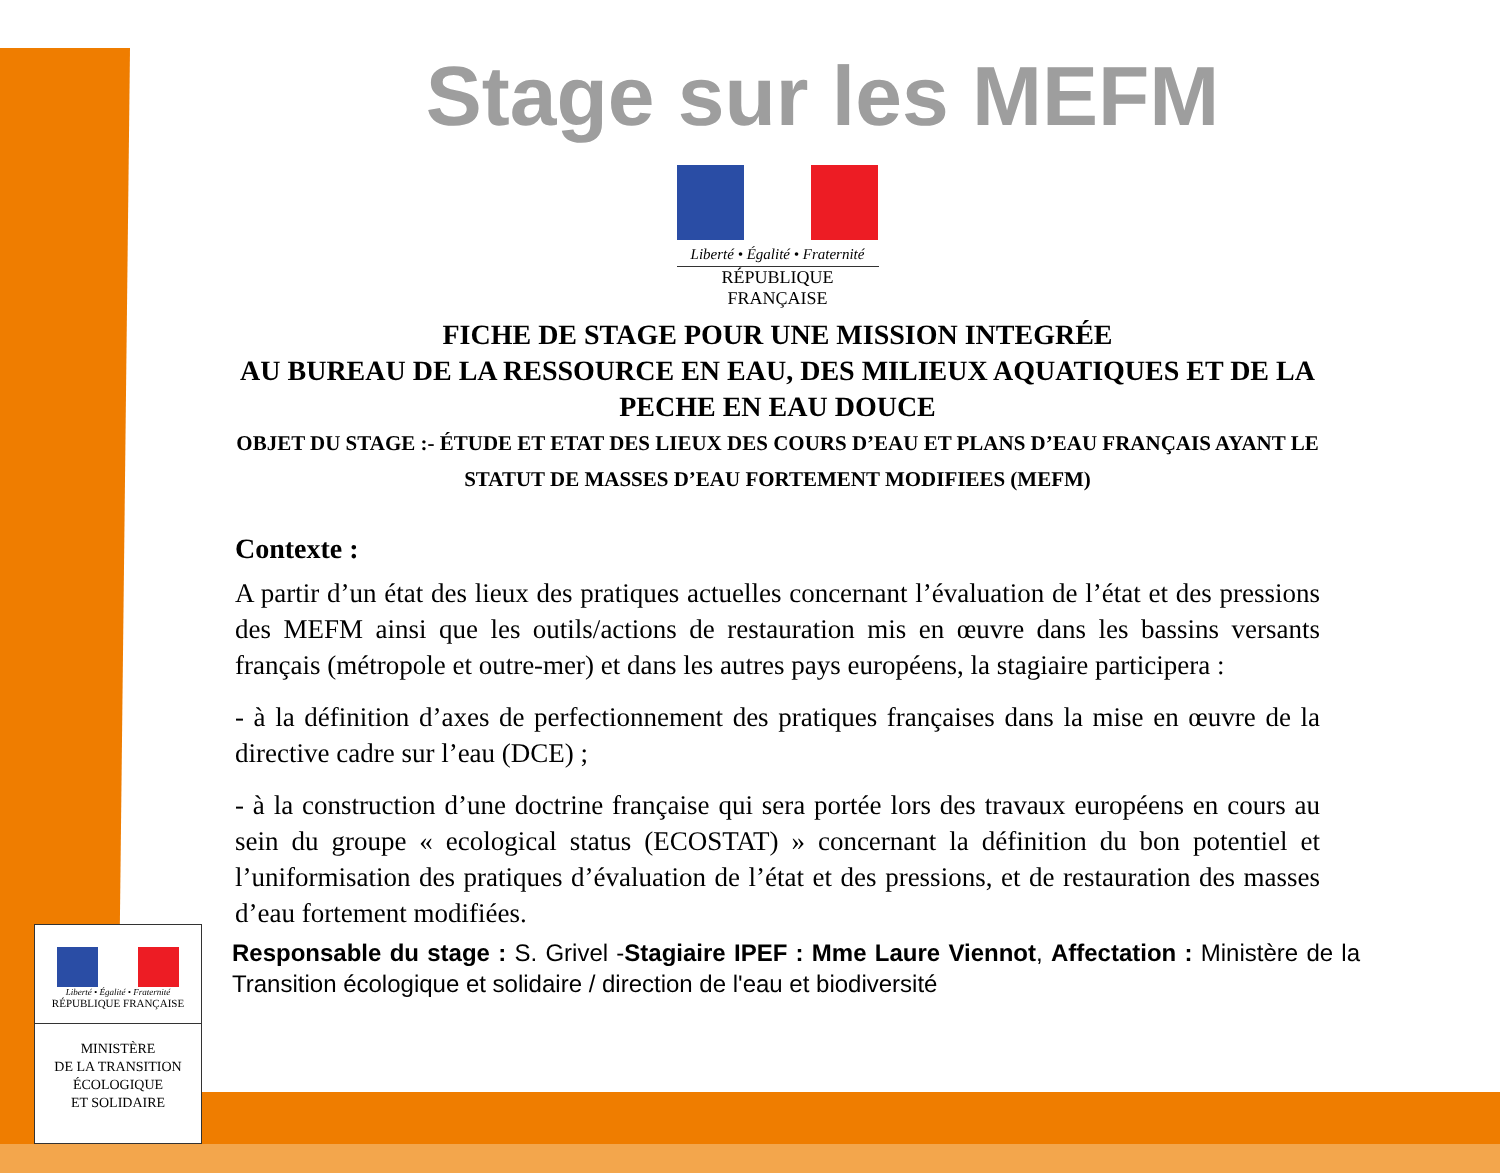Stage sur les MEFM
Liberté • Égalité • Fraternité
RÉPUBLIQUE FRANÇAISE
FICHE DE STAGE POUR UNE MISSION INTEGRÉE
AU BUREAU DE LA RESSOURCE EN EAU, DES MILIEUX AQUATIQUES ET DE LA PECHE EN EAU DOUCE
OBJET DU STAGE :- ÉTUDE ET ETAT DES LIEUX DES COURS D’EAU ET PLANS D’EAU FRANÇAIS AYANT LE STATUT DE MASSES D’EAU FORTEMENT MODIFIEES (MEFM)
Contexte :
A partir d’un état des lieux des pratiques actuelles concernant l’évaluation de l’état et des pressions des MEFM ainsi que les outils/actions de restauration mis en œuvre dans les bassins versants français (métropole et outre-mer) et dans les autres pays européens, la stagiaire participera :
- à la définition d’axes de perfectionnement des pratiques françaises dans la mise en œuvre de la directive cadre sur l’eau (DCE) ;
- à la construction d’une doctrine française qui sera portée lors des travaux européens en cours au sein du groupe « ecological status (ECOSTAT) » concernant la définition du bon potentiel et l’uniformisation des pratiques d’évaluation de l’état et des pressions, et de restauration des masses d’eau fortement modifiées.
Responsable du stage : S. Grivel -Stagiaire IPEF : Mme Laure Viennot, Affectation : Ministère de la Transition écologique et solidaire / direction de l'eau et biodiversité
Liberté • Égalité • Fraternité
RÉPUBLIQUE FRANÇAISE
MINISTÈRE
DE LA TRANSITION
ÉCOLOGIQUE
ET SOLIDAIRE